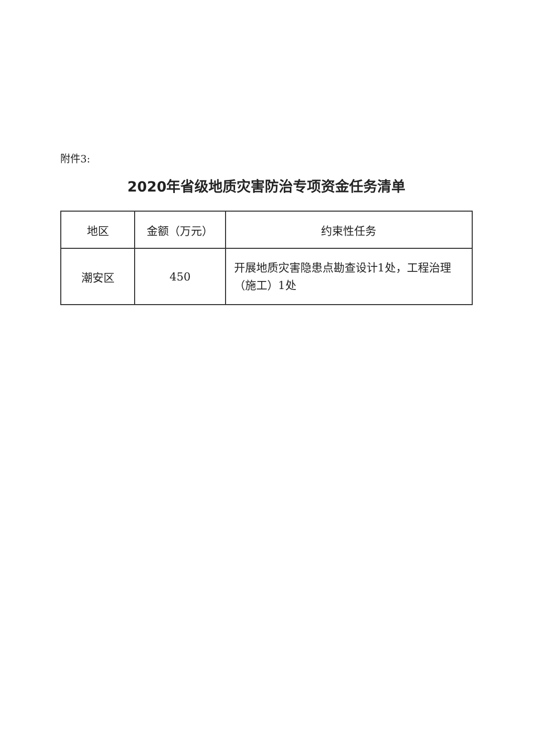附件3:
2020年省级地质灾害防治专项资金任务清单
| 地区 | 金额（万元） | 约束性任务 |
| --- | --- | --- |
| 潮安区 | 450 | 开展地质灾害隐患点勘查设计1处，工程治理（施工）1处 |